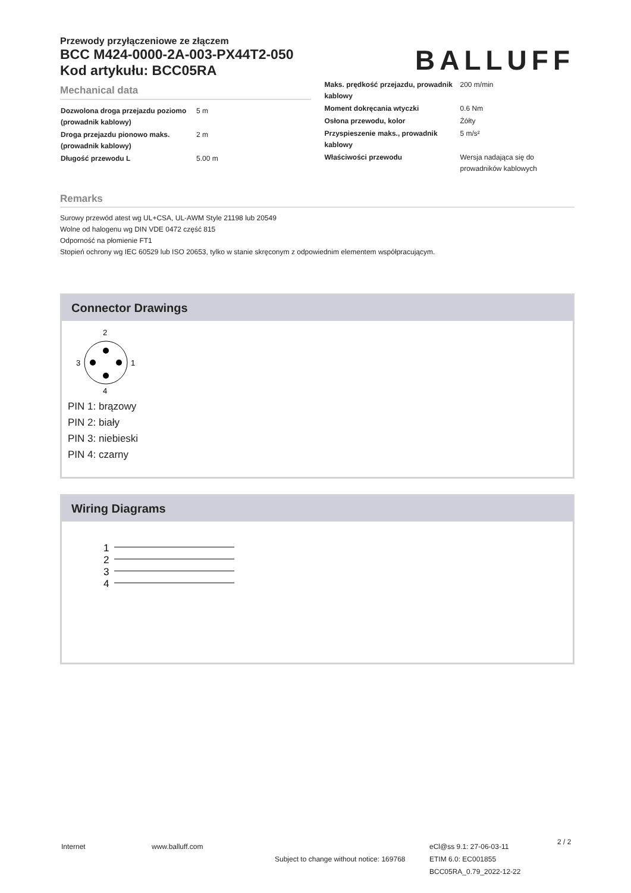Przewody przyłączeniowe ze złączem
BCC M424-0000-2A-003-PX44T2-050
Kod artykułu: BCC05RA
BALLUFF
Mechanical data
| Dozwolona droga przejazdu poziomo (prowadnik kablowy) | 5 m |
| Droga przejazdu pionowo maks. (prowadnik kablowy) | 2 m |
| Długość przewodu L | 5.00 m |
| Maks. prędkość przejazdu, prowadnik kablowy | 200 m/min |
| Moment dokręcania wtyczki | 0.6 Nm |
| Osłona przewodu, kolor | Żółty |
| Przyspieszenie maks., prowadnik kablowy | 5 m/s² |
| Właściwości przewodu | Wersja nadająca się do prowadników kablowych |
Remarks
Surowy przewód atest wg UL+CSA, UL-AWM Style 21198 lub 20549
Wolne od halogenu wg DIN VDE 0472 część 815
Odporność na płomienie FT1
Stopień ochrony wg IEC 60529 lub ISO 20653, tylko w stanie skręconym z odpowiednim elementem współpracującym.
Connector Drawings
2
3
1
4
PIN 1: brązowy
PIN 2: biały
PIN 3: niebieski
PIN 4: czarny
Wiring Diagrams
1
2
3
4
Internet www.balluff.com
Subject to change without notice: 169768
eCl@ss 9.1: 27-06-03-11
ETIM 6.0: EC001855
BCC05RA_0.79_2022-12-22
2 / 2